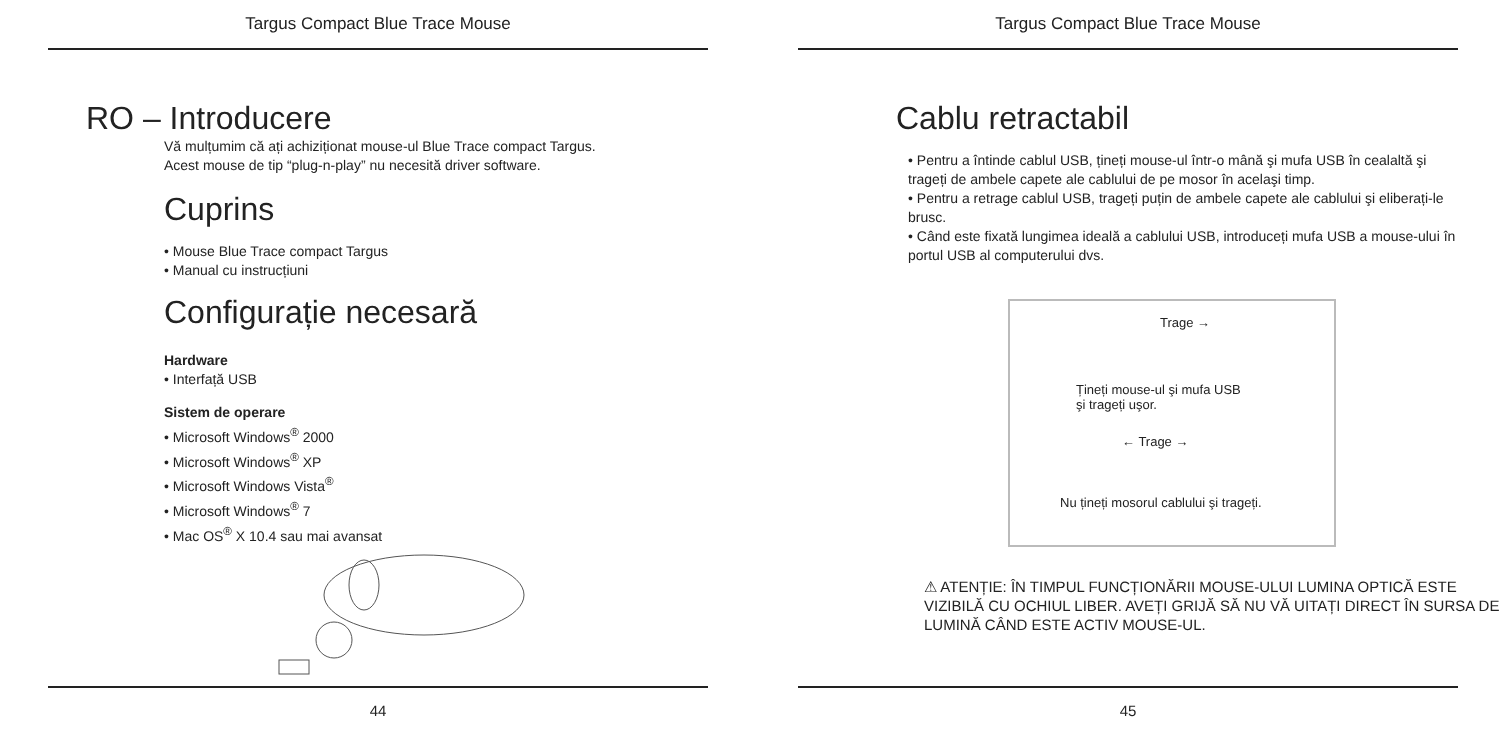Targus Compact Blue Trace Mouse
RO – Introducere
Vă mulțumim că ați achiziționat mouse-ul Blue Trace compact Targus.
Acest mouse de tip “plug-n-play” nu necesită driver software.
Cuprins
• Mouse Blue Trace compact Targus
• Manual cu instrucțiuni
Configurație necesară
Hardware
• Interfață USB
Sistem de operare
• Microsoft Windows<sup>®</sup> 2000
• Microsoft Windows<sup>®</sup> XP
• Microsoft Windows Vista<sup>®</sup>
• Microsoft Windows<sup>®</sup> 7
• Mac OS<sup>®</sup> X 10.4 sau mai avansat
44
Targus Compact Blue Trace Mouse
Cablu retractabil
• Pentru a întinde cablul USB, țineți mouse-ul într-o mână şi mufa USB în cealaltă şi trageți de ambele capete ale cablului de pe mosor în acelaşi timp.
• Pentru a retrage cablul USB, trageți puțin de ambele capete ale cablului şi eliberați-le brusc.
• Când este fixată lungimea ideală a cablului USB, introduceți mufa USB a mouse-ului în portul USB al computerului dvs.
Trage →
Țineți mouse-ul şi mufa USB
şi trageți uşor.
← Trage →
Nu țineți mosorul cablului şi trageți.
⚠ ATENȚIE: ÎN TIMPUL FUNCȚIONĂRII MOUSE-ULUI LUMINA OPTICĂ ESTE VIZIBILĂ CU OCHIUL LIBER. AVEȚI GRIJĂ SĂ NU VĂ UITAȚI DIRECT ÎN SURSA DE LUMINĂ CÂND ESTE ACTIV MOUSE-UL.
45